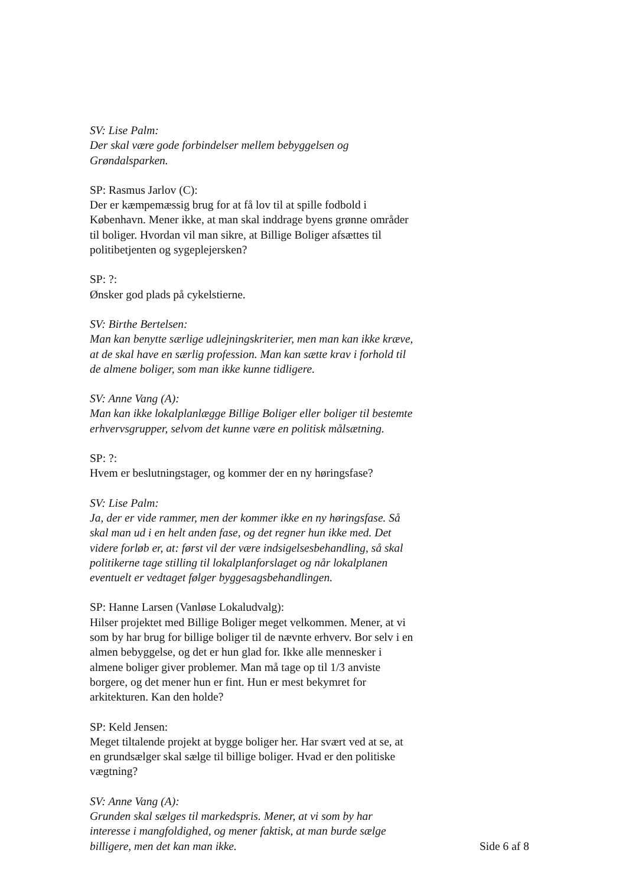SV: Lise Palm:
Der skal være gode forbindelser mellem bebyggelsen og
Grøndalsparken.
SP: Rasmus Jarlov (C):
Der er kæmpemæssig brug for at få lov til at spille fodbold i
København. Mener ikke, at man skal inddrage byens grønne områder
til boliger. Hvordan vil man sikre, at Billige Boliger afsættes til
politibetjenten og sygeplejersken?
SP: ?:
Ønsker god plads på cykelstierne.
SV: Birthe Bertelsen:
Man kan benytte særlige udlejningskriterier, men man kan ikke kræve,
at de skal have en særlig profession. Man kan sætte krav i forhold til
de almene boliger, som man ikke kunne tidligere.
SV: Anne Vang (A):
Man kan ikke lokalplanlægge Billige Boliger eller boliger til bestemte
erhvervsgrupper, selvom det kunne være en politisk målsætning.
SP: ?:
Hvem er beslutningstager, og kommer der en ny høringsfase?
SV: Lise Palm:
Ja, der er vide rammer, men der kommer ikke en ny høringsfase. Så
skal man ud i en helt anden fase, og det regner hun ikke med. Det
videre forløb er, at: først vil der være indsigelsesbehandling, så skal
politikerne tage stilling til lokalplanforslaget og når lokalplanen
eventuelt er vedtaget følger byggesagsbehandlingen.
SP: Hanne Larsen (Vanløse Lokaludvalg):
Hilser projektet med Billige Boliger meget velkommen. Mener, at vi
som by har brug for billige boliger til de nævnte erhverv. Bor selv i en
almen bebyggelse, og det er hun glad for. Ikke alle mennesker i
almene boliger giver problemer. Man må tage op til 1/3 anviste
borgere, og det mener hun er fint. Hun er mest bekymret for
arkitekturen. Kan den holde?
SP: Keld Jensen:
Meget tiltalende projekt at bygge boliger her. Har svært ved at se, at
en grundsælger skal sælge til billige boliger. Hvad er den politiske
vægtning?
SV: Anne Vang (A):
Grunden skal sælges til markedspris. Mener, at vi som by har
interesse i mangfoldighed, og mener faktisk, at man burde sælge
billigere, men det kan man ikke.
Side 6 af 8